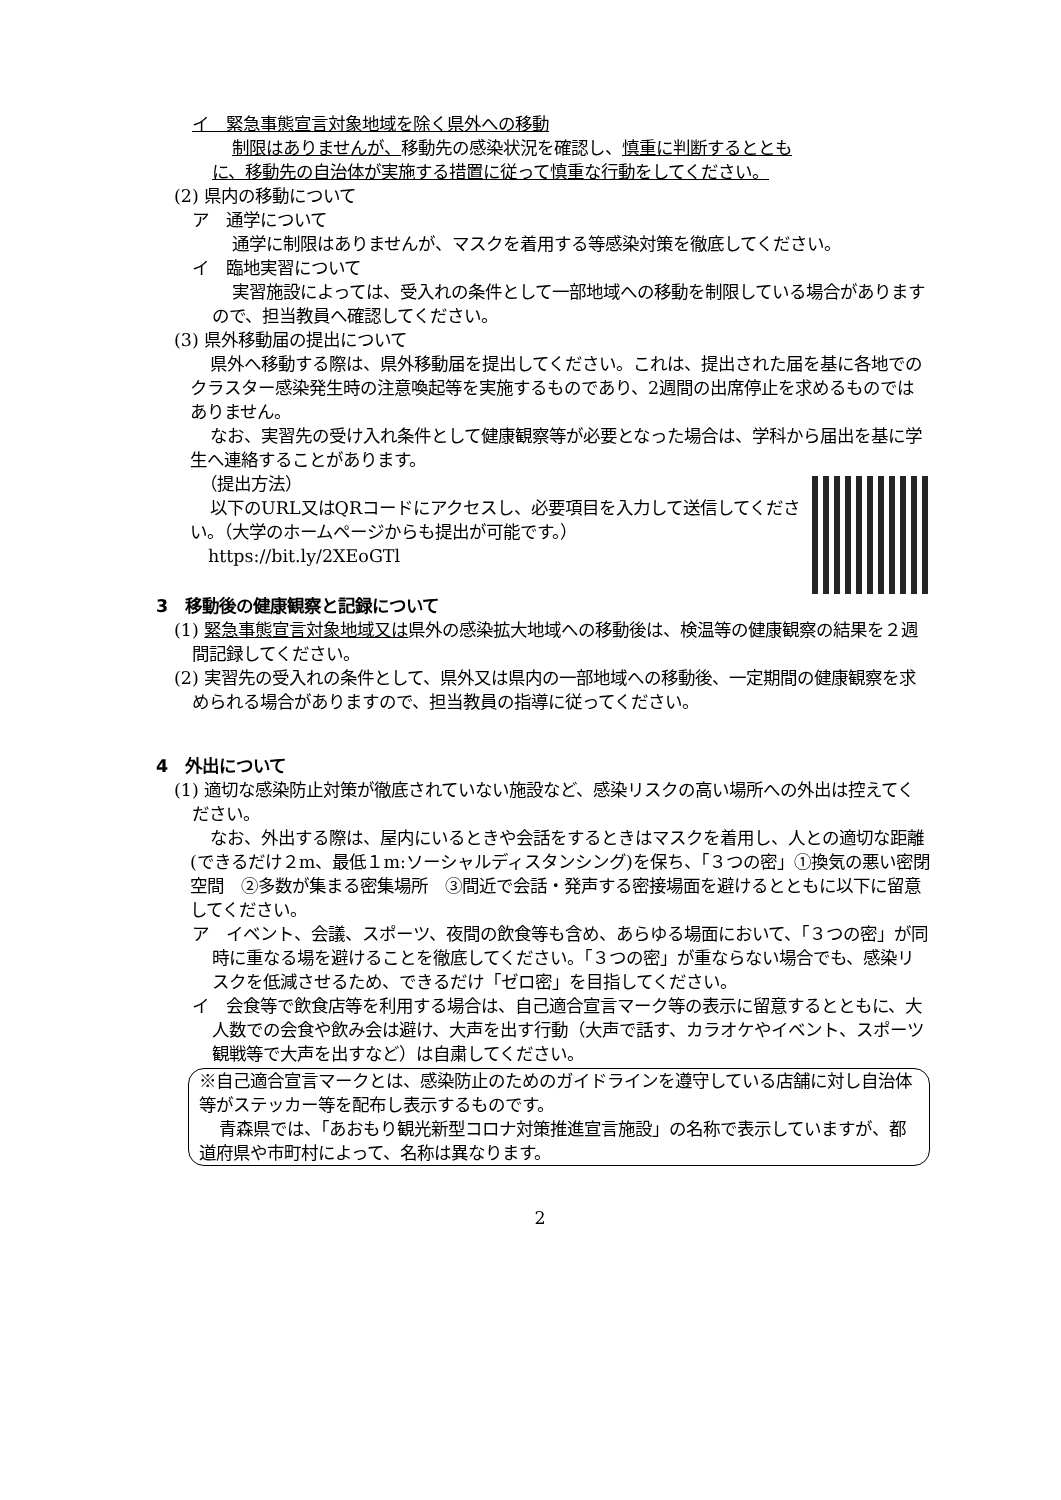イ　緊急事態宣言対象地域を除く県外への移動
制限はありませんが、移動先の感染状況を確認し、慎重に判断するととも
に、移動先の自治体が実施する措置に従って慎重な行動をしてください。
(2) 県内の移動について
ア　通学について
通学に制限はありませんが、マスクを着用する等感染対策を徹底してください。
イ　臨地実習について
実習施設によっては、受入れの条件として一部地域への移動を制限している場合がありますので、担当教員へ確認してください。
(3) 県外移動届の提出について
県外へ移動する際は、県外移動届を提出してください。これは、提出された届を基に各地でのクラスター感染発生時の注意喚起等を実施するものであり、2週間の出席停止を求めるものではありません。
なお、実習先の受け入れ条件として健康観察等が必要となった場合は、学科から届出を基に学生へ連絡することがあります。
（提出方法）
以下のURL又はQRコードにアクセスし、必要項目を入力して送信してください。（大学のホームページからも提出が可能です。）
https://bit.ly/2XEoGTl
3　移動後の健康観察と記録について
(1) 緊急事態宣言対象地域又は県外の感染拡大地域への移動後は、検温等の健康観察の結果を２週間記録してください。
(2) 実習先の受入れの条件として、県外又は県内の一部地域への移動後、一定期間の健康観察を求められる場合がありますので、担当教員の指導に従ってください。
4　外出について
(1) 適切な感染防止対策が徹底されていない施設など、感染リスクの高い場所への外出は控えてください。
なお、外出する際は、屋内にいるときや会話をするときはマスクを着用し、人との適切な距離(できるだけ２m、最低１m:ソーシャルディスタンシング)を保ち、「３つの密」①換気の悪い密閉空間　②多数が集まる密集場所　③間近で会話・発声する密接場面を避けるとともに以下に留意してください。
ア　イベント、会議、スポーツ、夜間の飲食等も含め、あらゆる場面において、「３つの密」が同時に重なる場を避けることを徹底してください。「３つの密」が重ならない場合でも、感染リスクを低減させるため、できるだけ「ゼロ密」を目指してください。
イ　会食等で飲食店等を利用する場合は、自己適合宣言マーク等の表示に留意するとともに、大人数での会食や飲み会は避け、大声を出す行動（大声で話す、カラオケやイベント、スポーツ観戦等で大声を出すなど）は自粛してください。
※自己適合宣言マークとは、感染防止のためのガイドラインを遵守している店舗に対し自治体等がステッカー等を配布し表示するものです。
青森県では、「あおもり観光新型コロナ対策推進宣言施設」の名称で表示していますが、都道府県や市町村によって、名称は異なります。
2